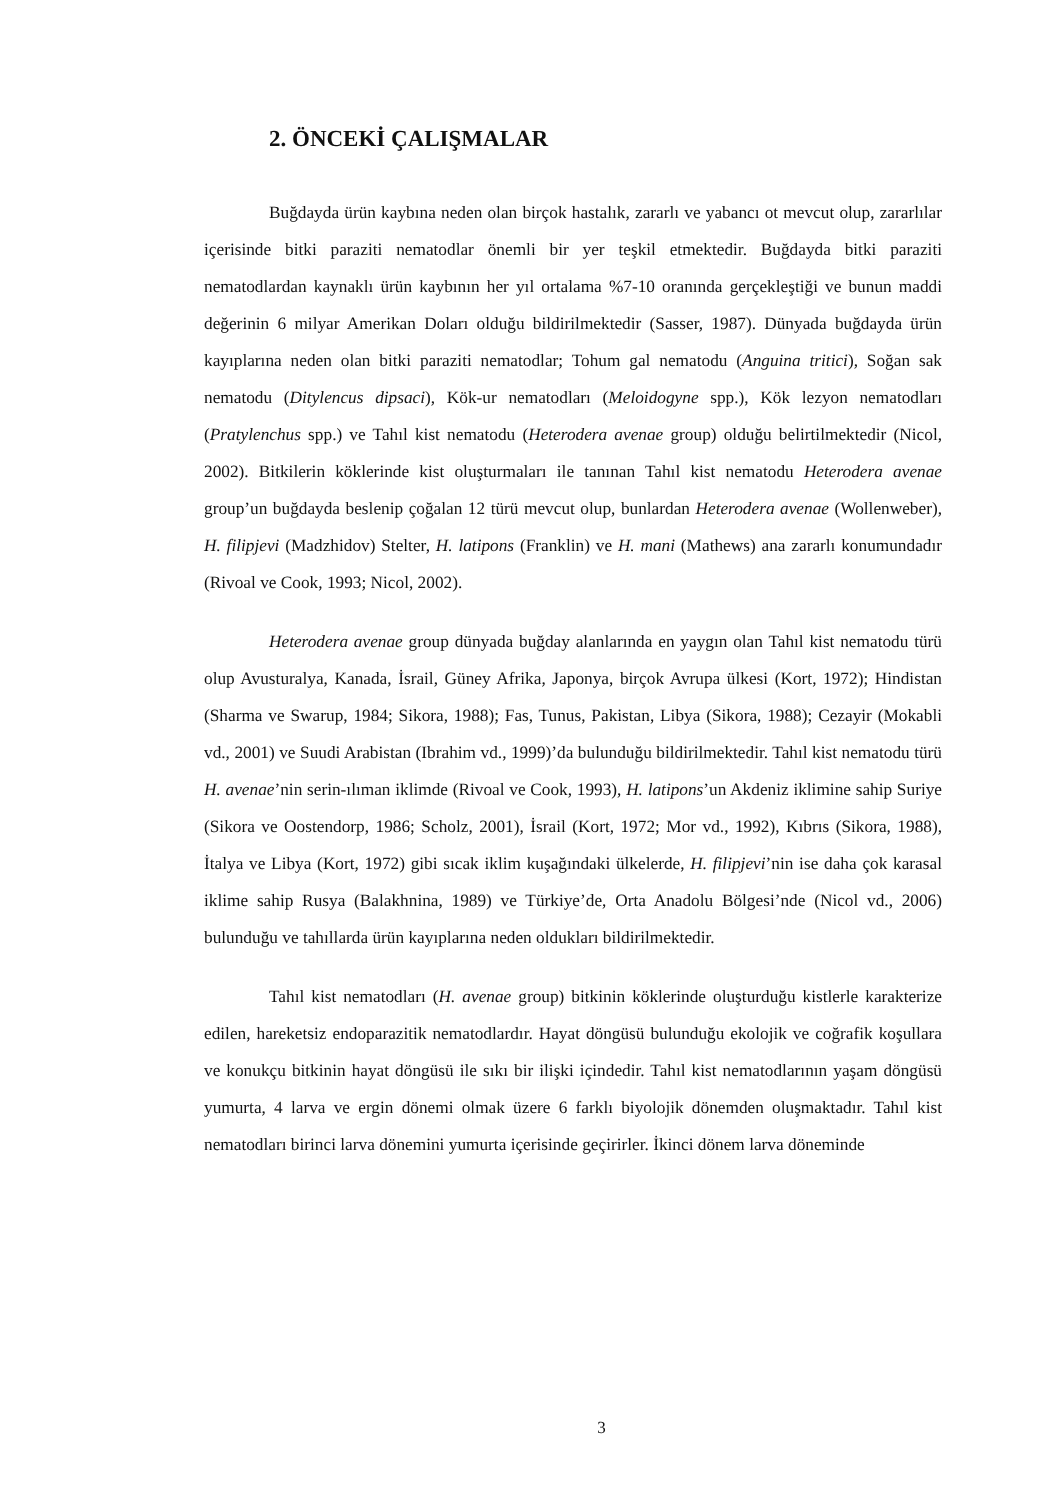2. ÖNCEKİ ÇALIŞMALAR
Buğdayda ürün kaybına neden olan birçok hastalık, zararlı ve yabancı ot mevcut olup, zararlılar içerisinde bitki paraziti nematodlar önemli bir yer teşkil etmektedir. Buğdayda bitki paraziti nematodlardan kaynaklı ürün kaybının her yıl ortalama %7-10 oranında gerçekleştiği ve bunun maddi değerinin 6 milyar Amerikan Doları olduğu bildirilmektedir (Sasser, 1987). Dünyada buğdayda ürün kayıplarına neden olan bitki paraziti nematodlar; Tohum gal nematodu (Anguina tritici), Soğan sak nematodu (Ditylencus dipsaci), Kök-ur nematodları (Meloidogyne spp.), Kök lezyon nematodları (Pratylenchus spp.) ve Tahıl kist nematodu (Heterodera avenae group) olduğu belirtilmektedir (Nicol, 2002). Bitkilerin köklerinde kist oluşturmaları ile tanınan Tahıl kist nematodu Heterodera avenae group’un buğdayda beslenip çoğalan 12 türü mevcut olup, bunlardan Heterodera avenae (Wollenweber), H. filipjevi (Madzhidov) Stelter, H. latipons (Franklin) ve H. mani (Mathews) ana zararlı konumundadır (Rivoal ve Cook, 1993; Nicol, 2002).
Heterodera avenae group dünyada buğday alanlarında en yaygın olan Tahıl kist nematodu türü olup Avusturalya, Kanada, İsrail, Güney Afrika, Japonya, birçok Avrupa ülkesi (Kort, 1972); Hindistan (Sharma ve Swarup, 1984; Sikora, 1988); Fas, Tunus, Pakistan, Libya (Sikora, 1988); Cezayir (Mokabli vd., 2001) ve Suudi Arabistan (Ibrahim vd., 1999)’da bulunduğu bildirilmektedir. Tahıl kist nematodu türü H. avenae’nin serin-ılıman iklimde (Rivoal ve Cook, 1993), H. latipons’un Akdeniz iklimine sahip Suriye (Sikora ve Oostendorp, 1986; Scholz, 2001), İsrail (Kort, 1972; Mor vd., 1992), Kıbrıs (Sikora, 1988), İtalya ve Libya (Kort, 1972) gibi sıcak iklim kuşağındaki ülkelerde, H. filipjevi’nin ise daha çok karasal iklime sahip Rusya (Balakhnina, 1989) ve Türkiye’de, Orta Anadolu Bölgesi’nde (Nicol vd., 2006) bulunduğu ve tahıllarda ürün kayıplarına neden oldukları bildirilmektedir.
Tahıl kist nematodları (H. avenae group) bitkinin köklerinde oluşturduğu kistlerle karakterize edilen, hareketsiz endoparazitik nematodlardır. Hayat döngüsü bulunduğu ekolojik ve coğrafik koşullara ve konukçu bitkinin hayat döngüsü ile sıkı bir ilişki içindedir. Tahıl kist nematodlarının yaşam döngüsü yumurta, 4 larva ve ergin dönemi olmak üzere 6 farklı biyolojik dönemden oluşmaktadır. Tahıl kist nematodları birinci larva dönemini yumurta içerisinde geçirirler. İkinci dönem larva döneminde
3